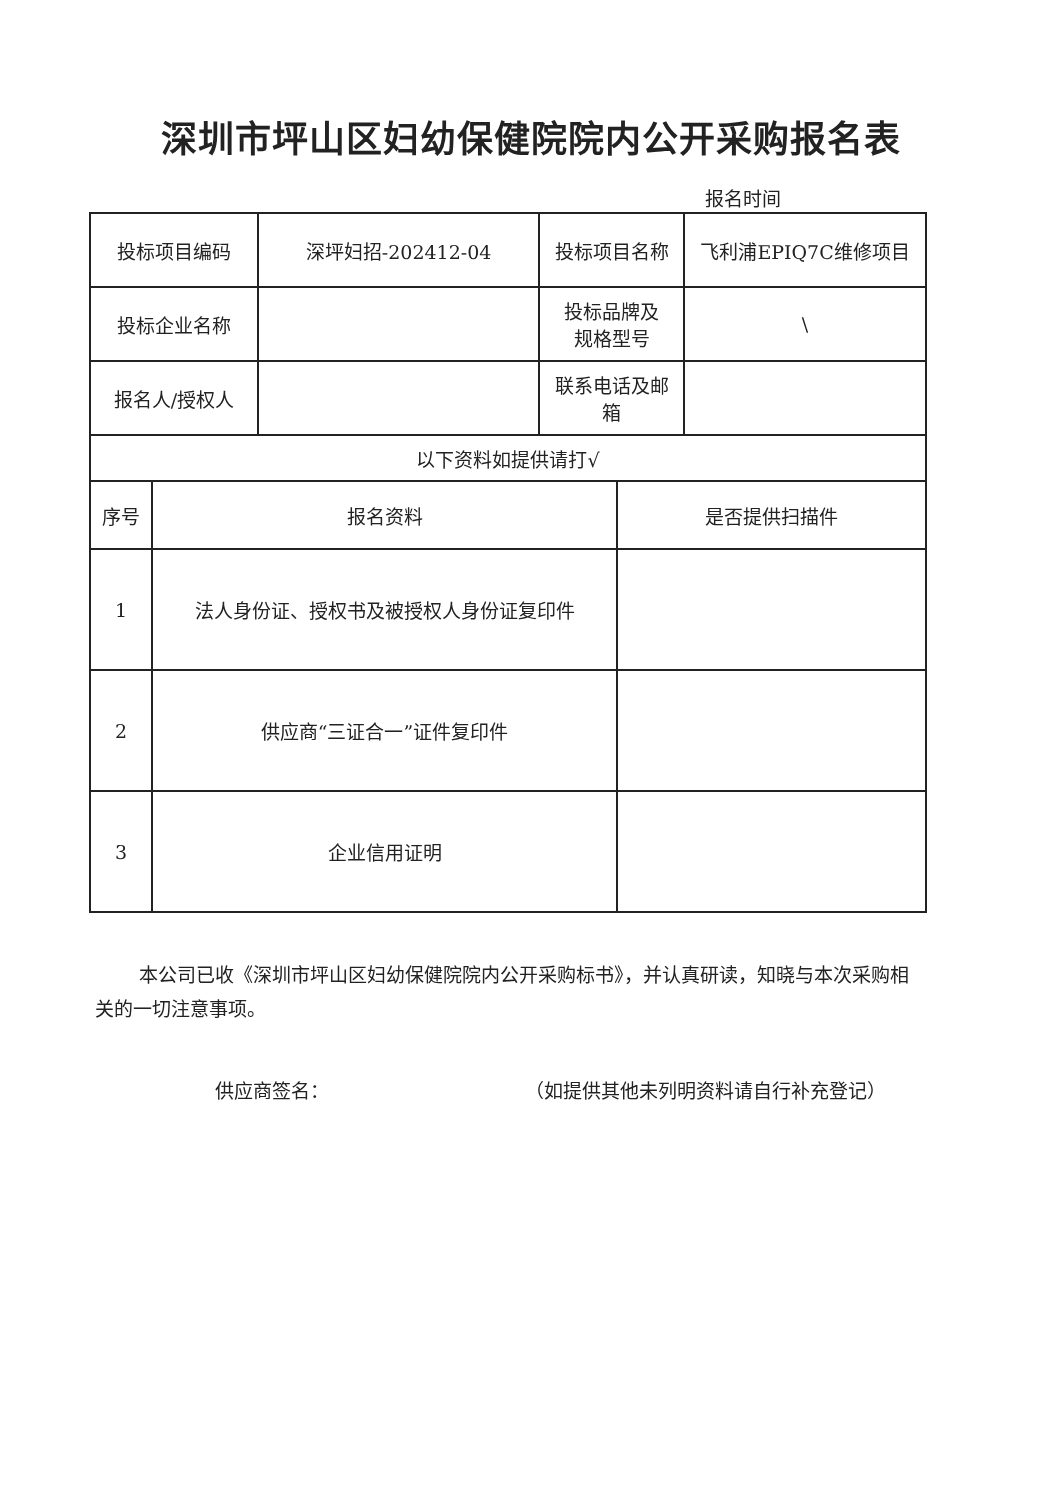深圳市坪山区妇幼保健院院内公开采购报名表
报名时间
| 投标项目编码 | 深坪妇招-202412-04 | 投标项目名称 | 飞利浦EPIQ7C维修项目 |
| 投标企业名称 | | 投标品牌及 规格型号 | \ |
| 报名人/授权人 | | 联系电话及邮 箱 | |
| 以下资料如提供请打√ | | | |
| 序号 | 报名资料 | 是否提供扫描件 |
| --- | --- | --- |
| 1 | 法人身份证、授权书及被授权人身份证复印件 | |
| 2 | 供应商“三证合一”证件复印件 | |
| 3 | 企业信用证明 | |
本公司已收《深圳市坪山区妇幼保健院院内公开采购标书》，并认真研读，知晓与本次采购相关的一切注意事项。
供应商签名： （如提供其他未列明资料请自行补充登记）